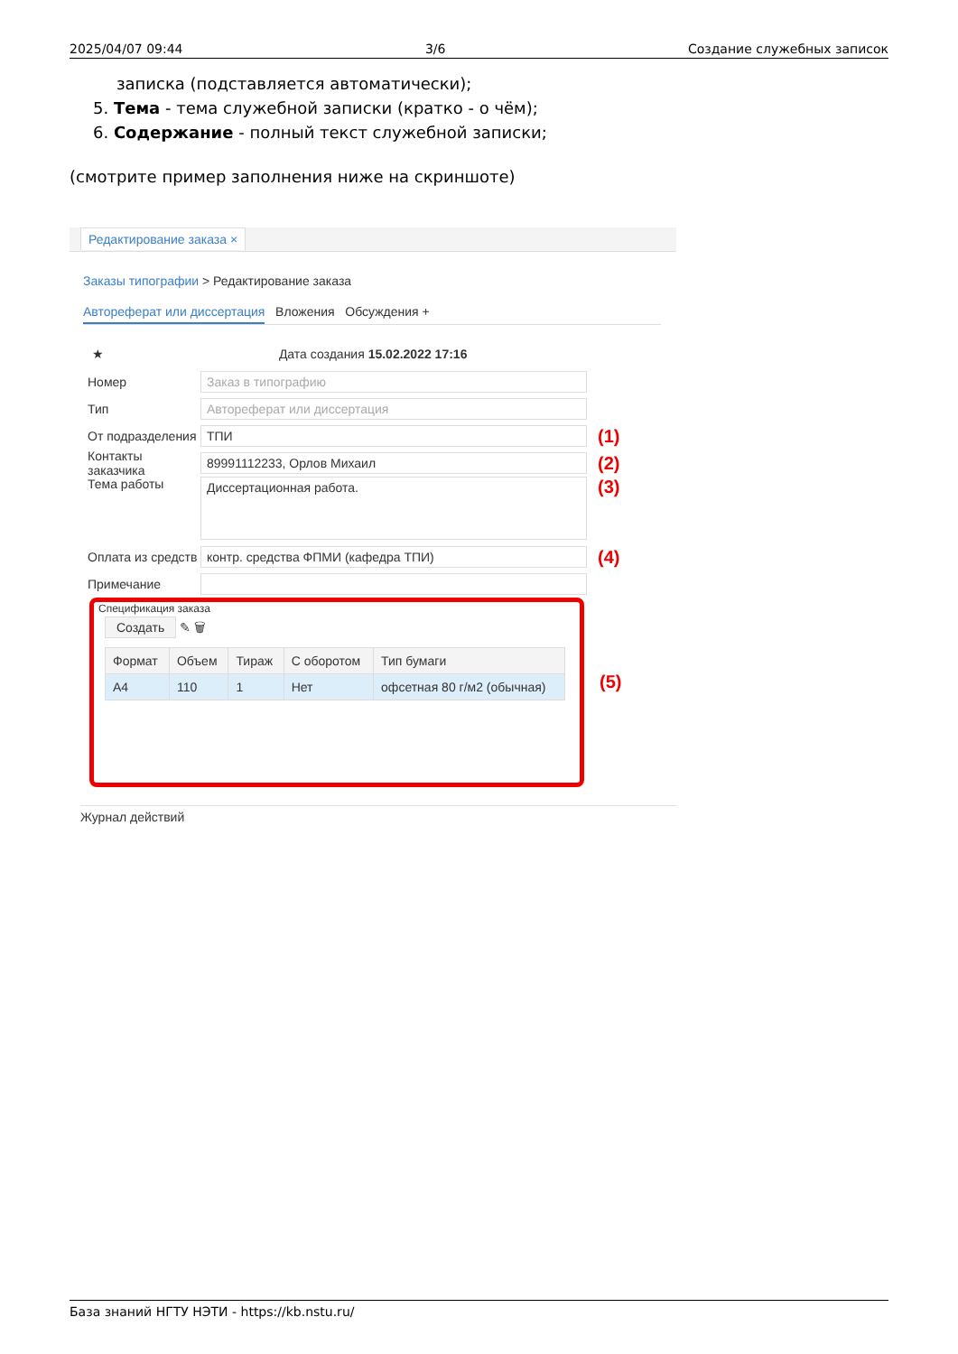2025/04/07 09:44 3/6 Создание служебных записок
записка (подставляется автоматически);
5. Тема - тема служебной записки (кратко - о чём);
6. Содержание - полный текст служебной записки;
(смотрите пример заполнения ниже на скриншоте)
Редактирование заказа ×
Заказы типографии > Редактирование заказа
Автореферат или диссертация Вложения Обсуждения +
★ Дата создания 15.02.2022 17:16
Номер Заказ в типографию
Тип Автореферат или диссертация
От подразделения ТПИ (1)
Контакты заказчика 89991112233, Орлов Михаил (2)
Тема работы Диссертационная работа. (3)
Оплата из средств контр. средства ФПМИ (кафедра ТПИ) (4)
Примечание
Спецификация заказа
Создать ✎ 🗑
| Формат | Объем | Тираж | С оборотом | Тип бумаги |
| --- | --- | --- | --- | --- |
| A4 | 110 | 1 | Нет | офсетная 80 г/м2 (обычная) |
(5)
Журнал действий
База знаний НГТУ НЭТИ - https://kb.nstu.ru/